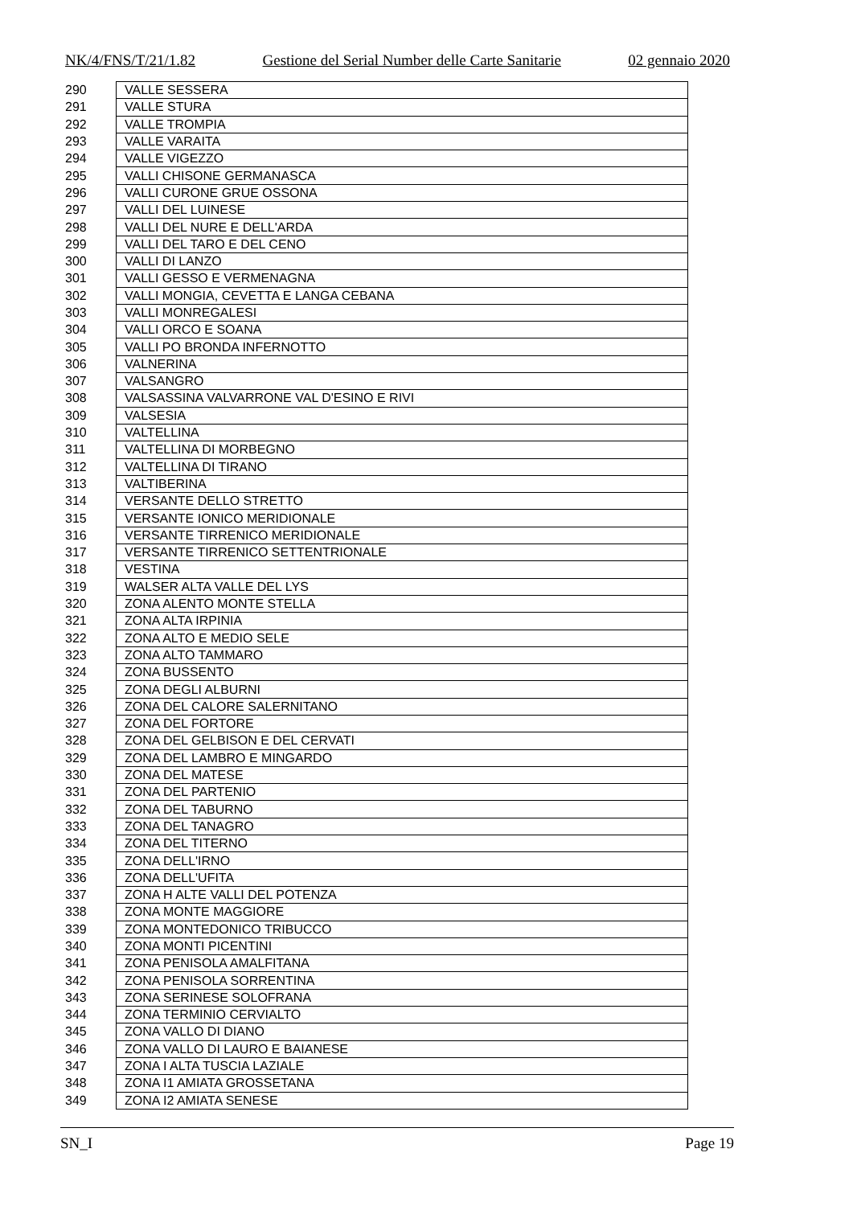NK/4/FNS/T/21/1.82 Gestione del Serial Number delle Carte Sanitarie 02 gennaio 2020
| 290 | VALLE SESSERA |
| 291 | VALLE STURA |
| 292 | VALLE TROMPIA |
| 293 | VALLE VARAITA |
| 294 | VALLE VIGEZZO |
| 295 | VALLI CHISONE GERMANASCA |
| 296 | VALLI CURONE GRUE OSSONA |
| 297 | VALLI DEL LUINESE |
| 298 | VALLI DEL NURE E DELL'ARDA |
| 299 | VALLI DEL TARO E DEL CENO |
| 300 | VALLI DI LANZO |
| 301 | VALLI GESSO E VERMENAGNA |
| 302 | VALLI MONGIA, CEVETTA E LANGA CEBANA |
| 303 | VALLI MONREGALESI |
| 304 | VALLI ORCO E SOANA |
| 305 | VALLI PO BRONDA INFERNOTTO |
| 306 | VALNERINA |
| 307 | VALSANGRO |
| 308 | VALSASSINA VALVARRONE VAL D'ESINO E RIVI |
| 309 | VALSESIA |
| 310 | VALTELLINA |
| 311 | VALTELLINA DI MORBEGNO |
| 312 | VALTELLINA DI TIRANO |
| 313 | VALTIBERINA |
| 314 | VERSANTE DELLO STRETTO |
| 315 | VERSANTE IONICO MERIDIONALE |
| 316 | VERSANTE TIRRENICO MERIDIONALE |
| 317 | VERSANTE TIRRENICO SETTENTRIONALE |
| 318 | VESTINA |
| 319 | WALSER ALTA VALLE DEL LYS |
| 320 | ZONA ALENTO MONTE STELLA |
| 321 | ZONA ALTA IRPINIA |
| 322 | ZONA ALTO E MEDIO SELE |
| 323 | ZONA ALTO TAMMARO |
| 324 | ZONA BUSSENTO |
| 325 | ZONA DEGLI ALBURNI |
| 326 | ZONA DEL CALORE SALERNITANO |
| 327 | ZONA DEL FORTORE |
| 328 | ZONA DEL GELBISON E DEL CERVATI |
| 329 | ZONA DEL LAMBRO E MINGARDO |
| 330 | ZONA DEL MATESE |
| 331 | ZONA DEL PARTENIO |
| 332 | ZONA DEL TABURNO |
| 333 | ZONA DEL TANAGRO |
| 334 | ZONA DEL TITERNO |
| 335 | ZONA DELL'IRNO |
| 336 | ZONA DELL'UFITA |
| 337 | ZONA H ALTE VALLI DEL POTENZA |
| 338 | ZONA MONTE MAGGIORE |
| 339 | ZONA MONTEDONICO TRIBUCCO |
| 340 | ZONA MONTI PICENTINI |
| 341 | ZONA PENISOLA AMALFITANA |
| 342 | ZONA PENISOLA SORRENTINA |
| 343 | ZONA SERINESE SOLOFRANA |
| 344 | ZONA TERMINIO CERVIALTO |
| 345 | ZONA VALLO DI DIANO |
| 346 | ZONA VALLO DI LAURO E BAIANESE |
| 347 | ZONA I ALTA TUSCIA LAZIALE |
| 348 | ZONA I1 AMIATA GROSSETANA |
| 349 | ZONA I2 AMIATA SENESE |
SN_I Page 19